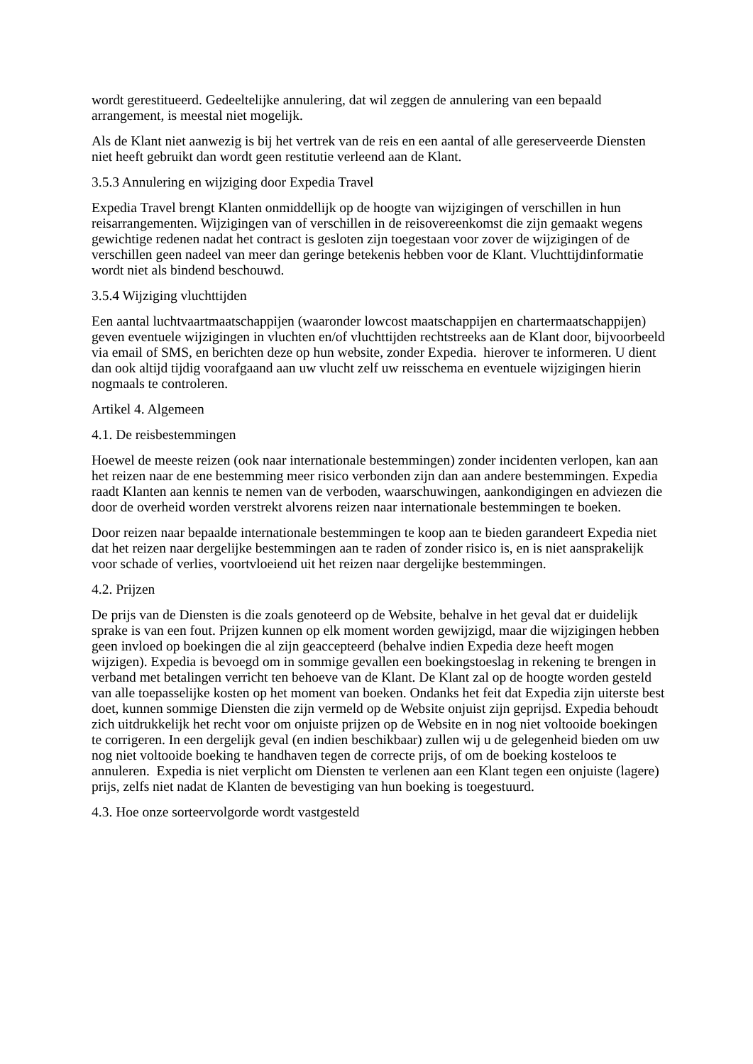wordt gerestitueerd. Gedeeltelijke annulering, dat wil zeggen de annulering van een bepaald arrangement, is meestal niet mogelijk.
Als de Klant niet aanwezig is bij het vertrek van de reis en een aantal of alle gereserveerde Diensten niet heeft gebruikt dan wordt geen restitutie verleend aan de Klant.
3.5.3 Annulering en wijziging door Expedia Travel
Expedia Travel brengt Klanten onmiddellijk op de hoogte van wijzigingen of verschillen in hun reisarrangementen. Wijzigingen van of verschillen in de reisovereenkomst die zijn gemaakt wegens gewichtige redenen nadat het contract is gesloten zijn toegestaan voor zover de wijzigingen of de verschillen geen nadeel van meer dan geringe betekenis hebben voor de Klant. Vluchttijdinformatie wordt niet als bindend beschouwd.
3.5.4 Wijziging vluchttijden
Een aantal luchtvaartmaatschappijen (waaronder lowcost maatschappijen en chartermaatschappijen) geven eventuele wijzigingen in vluchten en/of vluchttijden rechtstreeks aan de Klant door, bijvoorbeeld via email of SMS, en berichten deze op hun website, zonder Expedia. hierover te informeren. U dient dan ook altijd tijdig voorafgaand aan uw vlucht zelf uw reisschema en eventuele wijzigingen hierin nogmaals te controleren.
Artikel 4. Algemeen
4.1. De reisbestemmingen
Hoewel de meeste reizen (ook naar internationale bestemmingen) zonder incidenten verlopen, kan aan het reizen naar de ene bestemming meer risico verbonden zijn dan aan andere bestemmingen. Expedia raadt Klanten aan kennis te nemen van de verboden, waarschuwingen, aankondigingen en adviezen die door de overheid worden verstrekt alvorens reizen naar internationale bestemmingen te boeken.
Door reizen naar bepaalde internationale bestemmingen te koop aan te bieden garandeert Expedia niet dat het reizen naar dergelijke bestemmingen aan te raden of zonder risico is, en is niet aansprakelijk voor schade of verlies, voortvloeiend uit het reizen naar dergelijke bestemmingen.
4.2. Prijzen
De prijs van de Diensten is die zoals genoteerd op de Website, behalve in het geval dat er duidelijk sprake is van een fout. Prijzen kunnen op elk moment worden gewijzigd, maar die wijzigingen hebben geen invloed op boekingen die al zijn geaccepteerd (behalve indien Expedia deze heeft mogen wijzigen). Expedia is bevoegd om in sommige gevallen een boekingstoeslag in rekening te brengen in verband met betalingen verricht ten behoeve van de Klant. De Klant zal op de hoogte worden gesteld van alle toepasselijke kosten op het moment van boeken. Ondanks het feit dat Expedia zijn uiterste best doet, kunnen sommige Diensten die zijn vermeld op de Website onjuist zijn geprijsd. Expedia behoudt zich uitdrukkelijk het recht voor om onjuiste prijzen op de Website en in nog niet voltooide boekingen te corrigeren. In een dergelijk geval (en indien beschikbaar) zullen wij u de gelegenheid bieden om uw nog niet voltooide boeking te handhaven tegen de correcte prijs, of om de boeking kosteloos te annuleren. Expedia is niet verplicht om Diensten te verlenen aan een Klant tegen een onjuiste (lagere) prijs, zelfs niet nadat de Klanten de bevestiging van hun boeking is toegestuurd.
4.3. Hoe onze sorteervolgorde wordt vastgesteld